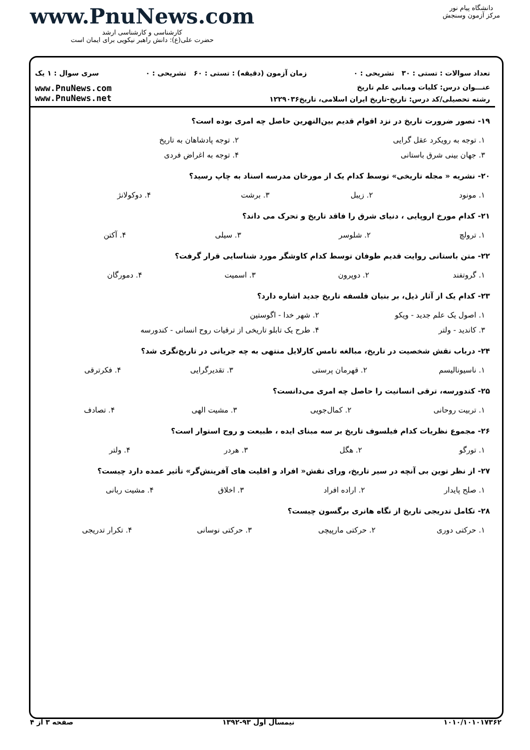www.PnuNews.com
کارشناسی و کارشناسی ارشد
حضرت علی(ع): دانش راهبر نیکویی برای ایمان است
دانشگاه پیام نور
مرکز آزمون وسنجش
تعداد سوالات : تستی : ۳۰ تشریحی : ۰ زمان آزمون (دقیقه) : تستی : ۶۰ تشریحی : ۰ سری سوال : ۱ یک
عنـــوان درس: کلیات ومبانی علم تاریخ
رشته تحصیلی/کد درس: تاریخ-تاریخ ایران اسلامی، تاریخ۱۲۲۹۰۳۶
www.PnuNews.com
www.PnuNews.net
۱۹- تصور ضرورت تاریخ در نزد اقوام قدیم بین‌النهرین حاصل چه امری بوده است؟
| ۱. توجه به رویکرد عقل گرایی | ۲. توجه پادشاهان به تاریخ |
| ۳. جهان بینی شرق باستانی | ۴. توجه به اغراض فردی |
۲۰- نشریه « مجله تاریخی» توسط کدام یک از مورخان مدرسه اسناد به چاپ رسید؟
| ۱. مونود | ۲. زیبل | ۳. برشت | ۴. دوکولانژ |
۲۱- کدام مورخ اروپایی ، دنیای شرق را فاقد تاریخ و تحرک می داند؟
| ۱. ترولچ | ۲. شلوسر | ۳. سیلی | ۴. آکتن |
۲۲- متن باستانی روایت قدیم طوفان توسط کدام کاوشگر مورد شناسایی قرار گرفت؟
| ۱. گروتفند | ۲. دوپرون | ۳. اسمیت | ۴. دمورگان |
۲۳- کدام یک از آثار ذیل، بر بنیان فلسفه تاریخ جدید اشاره دارد؟
| ۱. اصول یک علم جدید - ویکو | ۲. شهر خدا - اگوستین |
| ۳. کاندید - ولتر | ۴. طرح یک تابلو تاریخی از ترقیات روح انسانی - کندورسه |
۲۴- درباب نقش شخصیت در تاریخ، مبالغه تامس کارلایل منتهی به چه جریانی در تاریخ‌نگری شد؟
| ۱. ناسیونالیسم | ۲. قهرمان پرستی | ۳. تقدیرگرایی | ۴. فکرترقی |
۲۵- کندورسه، ترقی انسانیت را حاصل چه امری می‌دانست؟
| ۱. تربیت روحانی | ۲. کمال‌جویی | ۳. مشیت الهی | ۴. تصادف |
۲۶- مجموع نظریات کدام فیلسوف تاریخ بر سه مبنای ایده ، طبیعت و روح استوار است؟
| ۱. تورگو | ۲. هگل | ۳. هردر | ۴. ولتر |
۲۷- از نظر توین بی آنچه در سیر تاریخ، ورای نقش« افراد و اقلیت های آفرینش‌گر» تأثیر عمده دارد چیست؟
| ۱. صلح پایدار | ۲. اراده افراد | ۳. اخلاق | ۴. مشیت ربانی |
۲۸- تکامل تدریجی تاریخ از نگاه هانری برگسون چیست؟
| ۱. حرکتی دوری | ۲. حرکتی مارپیچی | ۳. حرکتی نوسانی | ۴. تکرار تدریجی |
۱۰۱۰/۱۰۱۰۱۷۳۶۲ نیمسال اول ۹۳-۱۳۹۲ صفحه ۳ از ۴